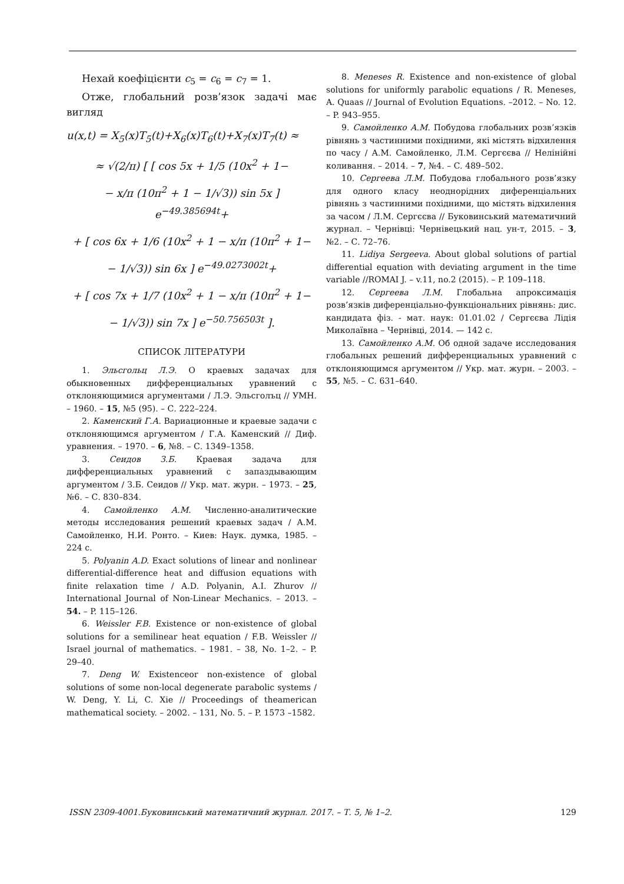Нехай коефіцієнти c<sub>5</sub> = c<sub>6</sub> = c<sub>7</sub> = 1.
Отже, глобальний розв’язок задачі має вигляд
u(x,t) = X<sub>5</sub>(x)T<sub>5</sub>(t)+X<sub>6</sub>(x)T<sub>6</sub>(t)+X<sub>7</sub>(x)T<sub>7</sub>(t) ≈
≈ √(2/π) [ [ cos 5x + 1/5 (10x<sup>2</sup> + 1−
− x/π (10π<sup>2</sup> + 1 − 1/√3)) sin 5x ] e<sup>−49.385694t</sup>+
+ [ cos 6x + 1/6 (10x<sup>2</sup> + 1 − x/π (10π<sup>2</sup> + 1−
− 1/√3)) sin 6x ] e<sup>−49.0273002t</sup>+
+ [ cos 7x + 1/7 (10x<sup>2</sup> + 1 − x/π (10π<sup>2</sup> + 1−
− 1/√3)) sin 7x ] e<sup>−50.756503t</sup> ].
СПИСОК ЛІТЕРАТУРИ
1. Эльсгольц Л.Э. О краевых задачах для обыкновенных дифференциальных уравнений с отклоняющимися аргументами / Л.Э. Эльсголъц // УМН. – 1960. – 15, №5 (95). – С. 222–224.
2. Каменский Г.А. Вариационные и краевые задачи с отклоняющимся аргументом / Г.А. Каменский // Диф. уравнения. – 1970. – 6, №8. – С. 1349–1358.
3. Сеидов З.Б. Краевая задача для дифференциальных уравнений с запаздывающим аргументом / З.Б. Сеидов // Укр. мат. журн. – 1973. – 25, №6. – С. 830–834.
4. Самойленко А.М. Численно-аналитические методы исследования решений краевых задач / А.М. Самойленко, Н.И. Ронто. – Киев: Наук. думка, 1985. – 224 с.
5. Polyanin A.D. Exact solutions of linear and nonlinear differential-difference heat and diffusion equations with finite relaxation time / A.D. Polyanin, A.I. Zhurov // International Journal of Non-Linear Mechanics. – 2013. – 54. – P. 115–126.
6. Weissler F.B. Existence or non-existence of global solutions for a semilinear heat equation / F.B. Weissler // Israel journal of mathematics. – 1981. – 38, No. 1–2. – P. 29–40.
7. Deng W. Existenceor non-existence of global solutions of some non-local degenerate parabolic systems / W. Deng, Y. Li, C. Xie // Proceedings of theamerican mathematical society. – 2002. – 131, No. 5. – P. 1573 –1582.
8. Meneses R. Existence and non-existence of global solutions for uniformly parabolic equations / R. Meneses, A. Quaas // Journal of Evolution Equations. –2012. – No. 12. – P. 943–955.
9. Самойленко А.М. Побудова глобальних розв’язків рівнянь з частинними похідними, які містять відхилення по часу / А.М. Самойленко, Л.М. Сергєєва // Нелінійні коливання. – 2014. – 7, №4. – С. 489–502.
10. Сергеева Л.М. Побудова глобального розв’язку для одного класу неоднорідних диференціальних рівнянь з частинними похідними, що містять відхилення за часом / Л.М. Сергєєва // Буковинський математичний журнал. – Чернівці: Чернівецький нац. ун-т, 2015. – 3, №2. – С. 72–76.
11. Lidiya Sergeeva. About global solutions of partial differential equation with deviating argument in the time variable //ROMAI J. – v.11, no.2 (2015). – P. 109–118.
12. Сергеева Л.М. Глобальна апроксимація розв’язків диференціально-функціональних рівнянь: дис. кандидата фіз. - мат. наук: 01.01.02 / Сергєєва Лідія Миколаївна – Чернівці, 2014. — 142 с.
13. Самойленко А.М. Об одной задаче исследования глобальных решений дифференциальных уравнений с отклоняющимся аргументом // Укр. мат. журн. – 2003. – 55, №5. – С. 631–640.
ISSN 2309-4001.Буковинський математичний журнал. 2017. – Т. 5, № 1–2. 129